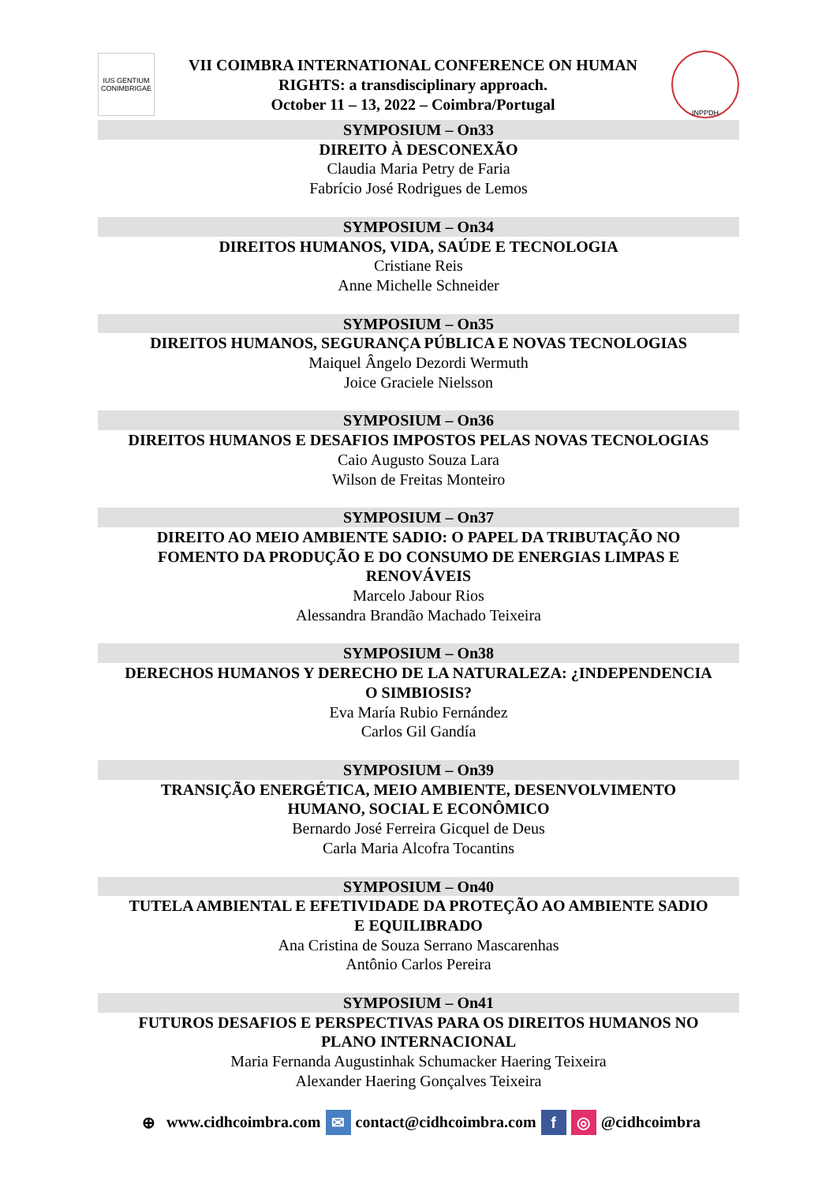IUS GENTIUM CONIMBRIGAE
VII COIMBRA INTERNATIONAL CONFERENCE ON HUMAN
RIGHTS: a transdisciplinary approach.
October 11 – 13, 2022 – Coimbra/Portugal
INPPDH
SYMPOSIUM – On33
DIREITO À DESCONEXÃO
Claudia Maria Petry de Faria
Fabrício José Rodrigues de Lemos
SYMPOSIUM – On34
DIREITOS HUMANOS, VIDA, SAÚDE E TECNOLOGIA
Cristiane Reis
Anne Michelle Schneider
SYMPOSIUM – On35
DIREITOS HUMANOS, SEGURANÇA PÚBLICA E NOVAS TECNOLOGIAS
Maiquel Ângelo Dezordi Wermuth
Joice Graciele Nielsson
SYMPOSIUM – On36
DIREITOS HUMANOS E DESAFIOS IMPOSTOS PELAS NOVAS TECNOLOGIAS
Caio Augusto Souza Lara
Wilson de Freitas Monteiro
SYMPOSIUM – On37
DIREITO AO MEIO AMBIENTE SADIO: O PAPEL DA TRIBUTAÇÃO NO
FOMENTO DA PRODUÇÃO E DO CONSUMO DE ENERGIAS LIMPAS E
RENOVÁVEIS
Marcelo Jabour Rios
Alessandra Brandão Machado Teixeira
SYMPOSIUM – On38
DERECHOS HUMANOS Y DERECHO DE LA NATURALEZA: ¿INDEPENDENCIA
O SIMBIOSIS?
Eva María Rubio Fernández
Carlos Gil Gandía
SYMPOSIUM – On39
TRANSIÇÃO ENERGÉTICA, MEIO AMBIENTE, DESENVOLVIMENTO
HUMANO, SOCIAL E ECONÔMICO
Bernardo José Ferreira Gicquel de Deus
Carla Maria Alcofra Tocantins
SYMPOSIUM – On40
TUTELA AMBIENTAL E EFETIVIDADE DA PROTEÇÃO AO AMBIENTE SADIO
E EQUILIBRADO
Ana Cristina de Souza Serrano Mascarenhas
Antônio Carlos Pereira
SYMPOSIUM – On41
FUTUROS DESAFIOS E PERSPECTIVAS PARA OS DIREITOS HUMANOS NO
PLANO INTERNACIONAL
Maria Fernanda Augustinhak Schumacker Haering Teixeira
Alexander Haering Gonçalves Teixeira
⊕ www.cidhcoimbra.com ✉ contact@cidhcoimbra.com f ◎ @cidhcoimbra